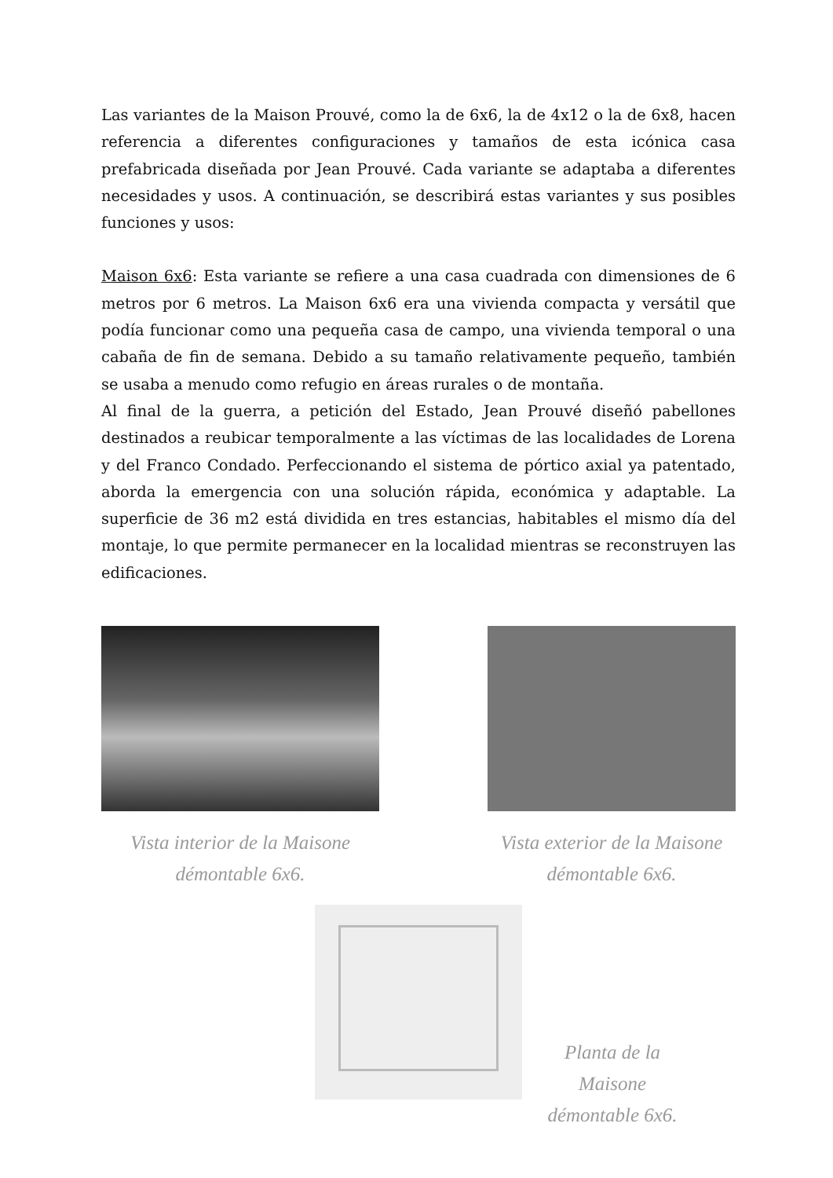Las variantes de la Maison Prouvé, como la de 6x6, la de 4x12 o la de 6x8, hacen referencia a diferentes configuraciones y tamaños de esta icónica casa prefabricada diseñada por Jean Prouvé. Cada variante se adaptaba a diferentes necesidades y usos. A continuación, se describirá estas variantes y sus posibles funciones y usos:
Maison 6x6: Esta variante se refiere a una casa cuadrada con dimensiones de 6 metros por 6 metros. La Maison 6x6 era una vivienda compacta y versátil que podía funcionar como una pequeña casa de campo, una vivienda temporal o una cabaña de fin de semana. Debido a su tamaño relativamente pequeño, también se usaba a menudo como refugio en áreas rurales o de montaña.
Al final de la guerra, a petición del Estado, Jean Prouvé diseñó pabellones destinados a reubicar temporalmente a las víctimas de las localidades de Lorena y del Franco Condado. Perfeccionando el sistema de pórtico axial ya patentado, aborda la emergencia con una solución rápida, económica y adaptable. La superficie de 36 m2 está dividida en tres estancias, habitables el mismo día del montaje, lo que permite permanecer en la localidad mientras se reconstruyen las edificaciones.
Vista interior de la Maisone
démontable 6x6.
Vista exterior de la Maisone
démontable 6x6.
Planta de la Maisone
démontable 6x6.